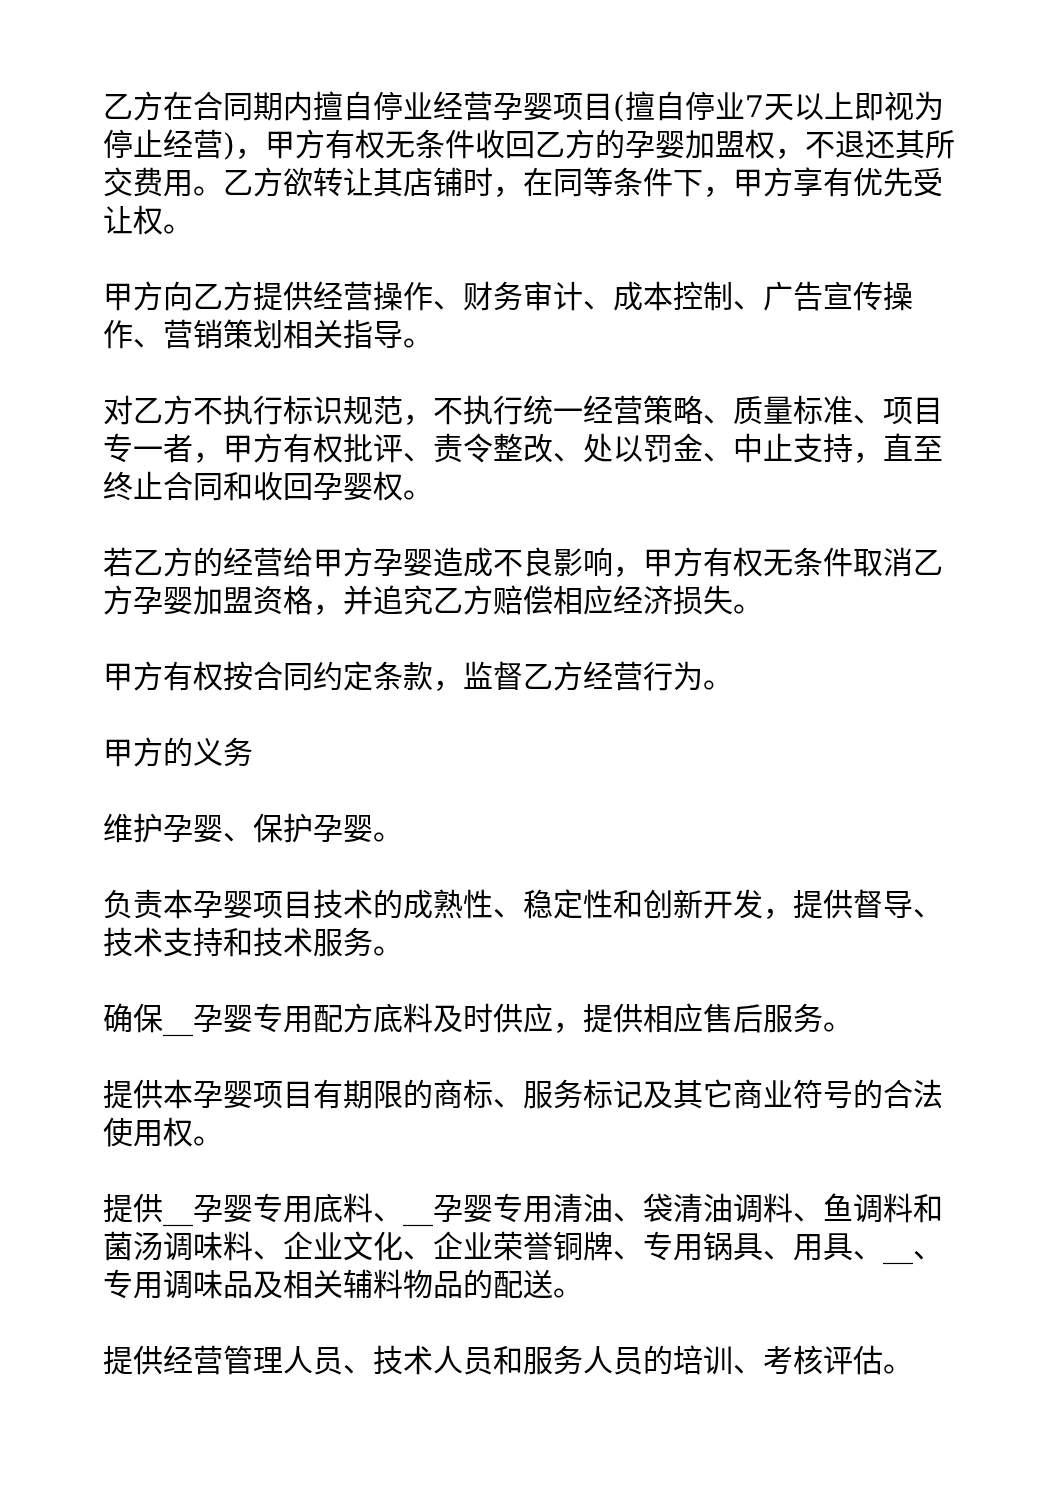乙方在合同期内擅自停业经营孕婴项目(擅自停业7天以上即视为停止经营)，甲方有权无条件收回乙方的孕婴加盟权，不退还其所交费用。乙方欲转让其店铺时，在同等条件下，甲方享有优先受让权。
甲方向乙方提供经营操作、财务审计、成本控制、广告宣传操作、营销策划相关指导。
对乙方不执行标识规范，不执行统一经营策略、质量标准、项目专一者，甲方有权批评、责令整改、处以罚金、中止支持，直至终止合同和收回孕婴权。
若乙方的经营给甲方孕婴造成不良影响，甲方有权无条件取消乙方孕婴加盟资格，并追究乙方赔偿相应经济损失。
甲方有权按合同约定条款，监督乙方经营行为。
甲方的义务
维护孕婴、保护孕婴。
负责本孕婴项目技术的成熟性、稳定性和创新开发，提供督导、技术支持和技术服务。
确保__孕婴专用配方底料及时供应，提供相应售后服务。
提供本孕婴项目有期限的商标、服务标记及其它商业符号的合法使用权。
提供__孕婴专用底料、__孕婴专用清油、袋清油调料、鱼调料和菌汤调味料、企业文化、企业荣誉铜牌、专用锅具、用具、__、专用调味品及相关辅料物品的配送。
提供经营管理人员、技术人员和服务人员的培训、考核评估。